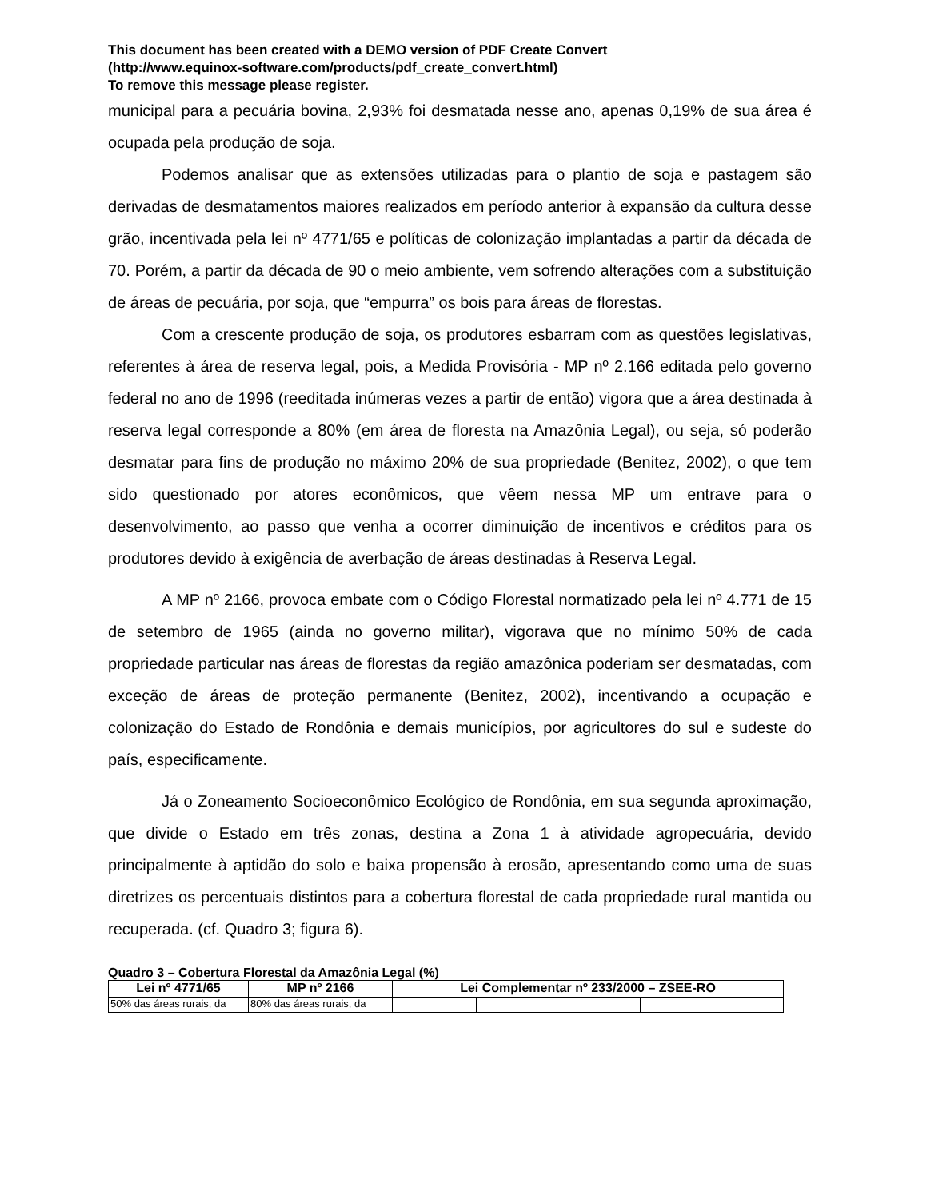This document has been created with a DEMO version of PDF Create Convert
(http://www.equinox-software.com/products/pdf_create_convert.html)
To remove this message please register.
municipal para a pecuária bovina, 2,93% foi desmatada nesse ano, apenas 0,19% de sua área é ocupada pela produção de soja.
Podemos analisar que as extensões utilizadas para o plantio de soja e pastagem são derivadas de desmatamentos maiores realizados em período anterior à expansão da cultura desse grão, incentivada pela lei nº 4771/65 e políticas de colonização implantadas a partir da década de 70. Porém, a partir da década de 90 o meio ambiente, vem sofrendo alterações com a substituição de áreas de pecuária, por soja, que “empurra” os bois para áreas de florestas.
Com a crescente produção de soja, os produtores esbarram com as questões legislativas, referentes à área de reserva legal, pois, a Medida Provisória - MP nº 2.166 editada pelo governo federal no ano de 1996 (reeditada inúmeras vezes a partir de então) vigora que a área destinada à reserva legal corresponde a 80% (em área de floresta na Amazônia Legal), ou seja, só poderão desmatar para fins de produção no máximo 20% de sua propriedade (Benitez, 2002), o que tem sido questionado por atores econômicos, que vêem nessa MP um entrave para o desenvolvimento, ao passo que venha a ocorrer diminuição de incentivos e créditos para os produtores devido à exigência de averbação de áreas destinadas à Reserva Legal.
A MP nº 2166, provoca embate com o Código Florestal normatizado pela lei nº 4.771 de 15 de setembro de 1965 (ainda no governo militar), vigorava que no mínimo 50% de cada propriedade particular nas áreas de florestas da região amazônica poderiam ser desmatadas, com exceção de áreas de proteção permanente (Benitez, 2002), incentivando a ocupação e colonização do Estado de Rondônia e demais municípios, por agricultores do sul e sudeste do país, especificamente.
Já o Zoneamento Socioeconômico Ecológico de Rondônia, em sua segunda aproximação, que divide o Estado em três zonas, destina a Zona 1 à atividade agropecuária, devido principalmente à aptidão do solo e baixa propensão à erosão, apresentando como uma de suas diretrizes os percentuais distintos para a cobertura florestal de cada propriedade rural mantida ou recuperada. (cf. Quadro 3; figura 6).
Quadro 3 – Cobertura Florestal da Amazônia Legal (%)
| Lei nº 4771/65 | MP nº 2166 | Lei Complementar nº 233/2000 – ZSEE-RO | | |
| --- | --- | --- | --- | --- |
| 50% das áreas rurais, da | 80% das áreas rurais, da | | | |